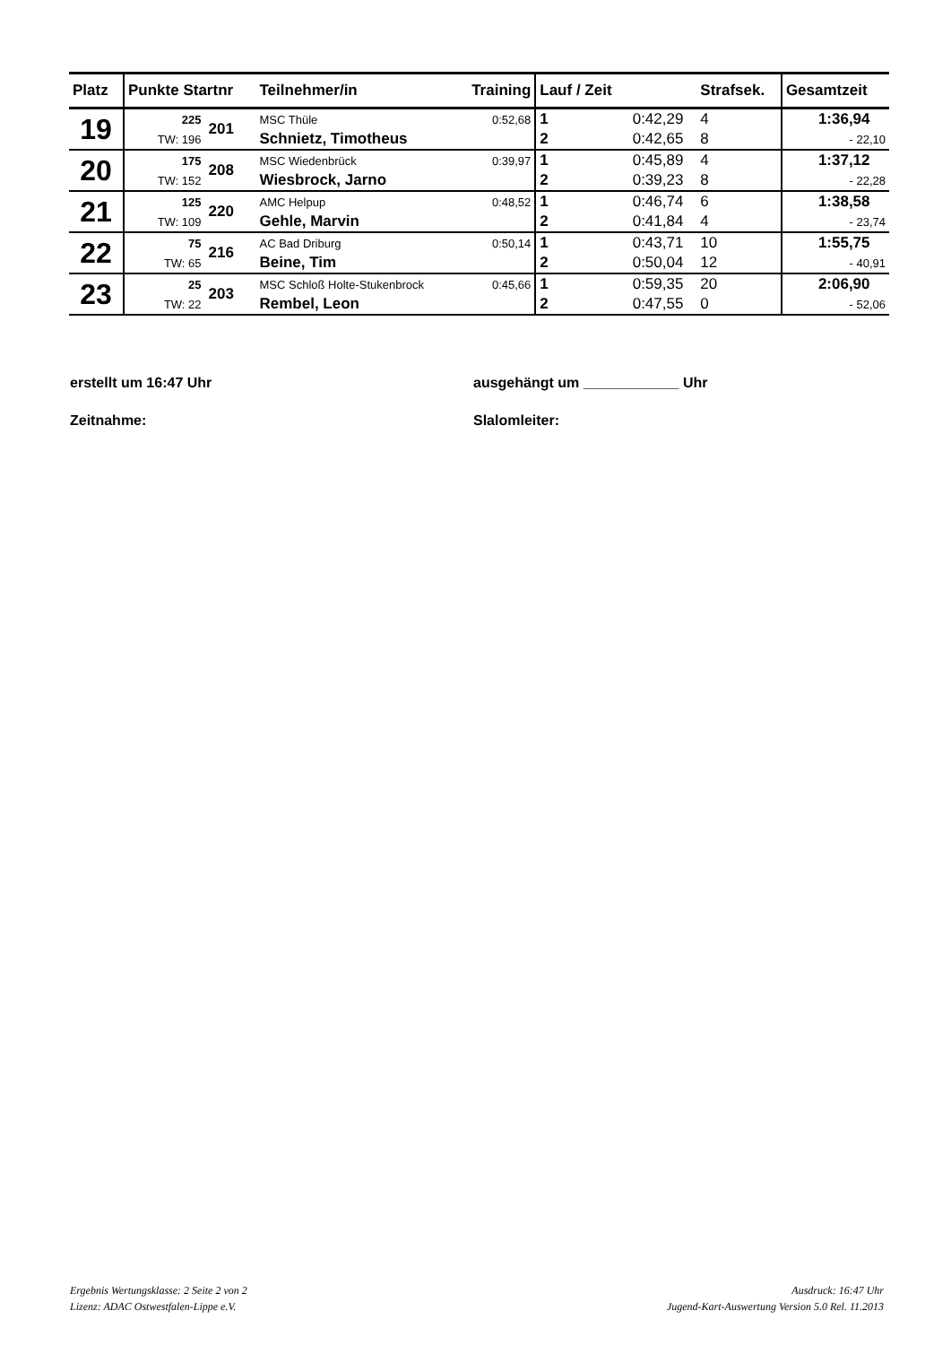| Platz | Punkte Startnr | | Teilnehmer/in | Training | Lauf / Zeit | | Strafsek. | Gesamtzeit |
| --- | --- | --- | --- | --- | --- | --- | --- | --- |
| 19 | 225 | 201 | MSC Thüle | 0:52,68 | 1 | 0:42,29 | 4 | 1:36,94 |
| | TW: 196 | | Schnietz, Timotheus | | 2 | 0:42,65 | 8 | - 22,10 |
| 20 | 175 | 208 | MSC Wiedenbrück | 0:39,97 | 1 | 0:45,89 | 4 | 1:37,12 |
| | TW: 152 | | Wiesbrock, Jarno | | 2 | 0:39,23 | 8 | - 22,28 |
| 21 | 125 | 220 | AMC Helpup | 0:48,52 | 1 | 0:46,74 | 6 | 1:38,58 |
| | TW: 109 | | Gehle, Marvin | | 2 | 0:41,84 | 4 | - 23,74 |
| 22 | 75 | 216 | AC Bad Driburg | 0:50,14 | 1 | 0:43,71 | 10 | 1:55,75 |
| | TW: 65 | | Beine, Tim | | 2 | 0:50,04 | 12 | - 40,91 |
| 23 | 25 | 203 | MSC Schloß Holte-Stukenbrock | 0:45,66 | 1 | 0:59,35 | 20 | 2:06,90 |
| | TW: 22 | | Rembel, Leon | | 2 | 0:47,55 | 0 | - 52,06 |
erstellt um 16:47 Uhr ausgehängt um ____________ Uhr
Zeitnahme: Slalomleiter:
Ergebnis Wertungsklasse: 2 Seite 2 von 2
Lizenz: ADAC Ostwestfalen-Lippe e.V.
Ausdruck: 16:47 Uhr
Jugend-Kart-Auswertung Version 5.0 Rel. 11.2013